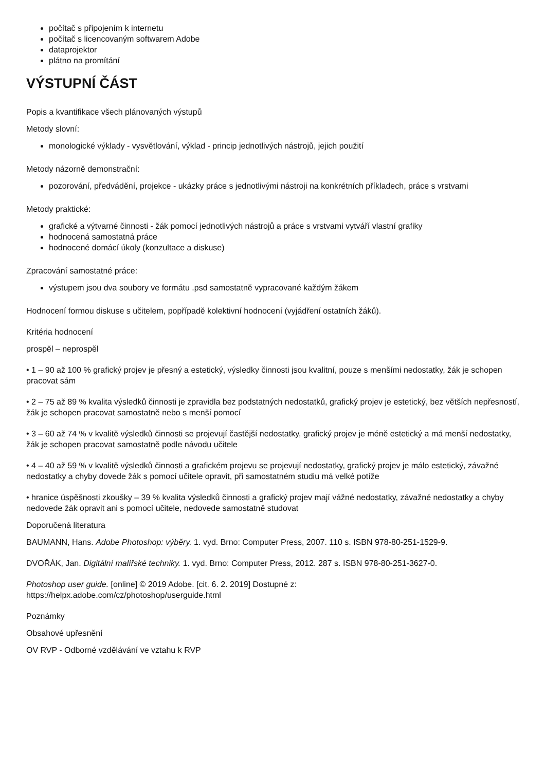počítač s připojením k internetu
počítač s licencovaným softwarem Adobe
dataprojektor
plátno na promítání
VÝSTUPNÍ ČÁST
Popis a kvantifikace všech plánovaných výstupů
Metody slovní:
monologické výklady - vysvětlování, výklad - princip jednotlivých nástrojů, jejich použití
Metody názorně demonstrační:
pozorování, předvádění, projekce - ukázky práce s jednotlivými nástroji na konkrétních příkladech, práce s vrstvami
Metody praktické:
grafické a výtvarné činnosti - žák pomocí jednotlivých nástrojů a práce s vrstvami vytváří vlastní grafiky
hodnocená samostatná práce
hodnocené domácí úkoly (konzultace a diskuse)
Zpracování samostatné práce:
výstupem jsou dva soubory ve formátu .psd samostatně vypracované každým žákem
Hodnocení formou diskuse s učitelem, popřípadě kolektivní hodnocení (vyjádření ostatních žáků).
Kritéria hodnocení
prospěl – neprospěl
• 1 – 90 až 100 % grafický projev je přesný a estetický, výsledky činnosti jsou kvalitní, pouze s menšími nedostatky, žák je schopen pracovat sám
• 2 – 75 až 89 % kvalita výsledků činnosti je zpravidla bez podstatných nedostatků, grafický projev je estetický, bez větších nepřesností, žák je schopen pracovat samostatně nebo s menší pomocí
• 3 – 60 až 74 % v kvalitě výsledků činnosti se projevují častější nedostatky, grafický projev je méně estetický a má menší nedostatky, žák je schopen pracovat samostatně podle návodu učitele
• 4 – 40 až 59 % v kvalitě výsledků činnosti a grafickém projevu se projevují nedostatky, grafický projev je málo estetický, závažné nedostatky a chyby dovede žák s pomocí učitele opravit, při samostatném studiu má velké potíže
• hranice úspěšnosti zkoušky – 39 % kvalita výsledků činnosti a grafický projev mají vážné nedostatky, závažné nedostatky a chyby nedovede žák opravit ani s pomocí učitele, nedovede samostatně studovat
Doporučená literatura
BAUMANN, Hans. Adobe Photoshop: výběry. 1. vyd. Brno: Computer Press, 2007. 110 s. ISBN 978-80-251-1529-9.
DVOŘÁK, Jan. Digitální malířské techniky. 1. vyd. Brno: Computer Press, 2012. 287 s. ISBN 978-80-251-3627-0.
Photoshop user guide. [online] © 2019 Adobe. [cit. 6. 2. 2019] Dostupné z:
https://helpx.adobe.com/cz/photoshop/userguide.html
Poznámky
Obsahové upřesnění
OV RVP - Odborné vzdělávání ve vztahu k RVP